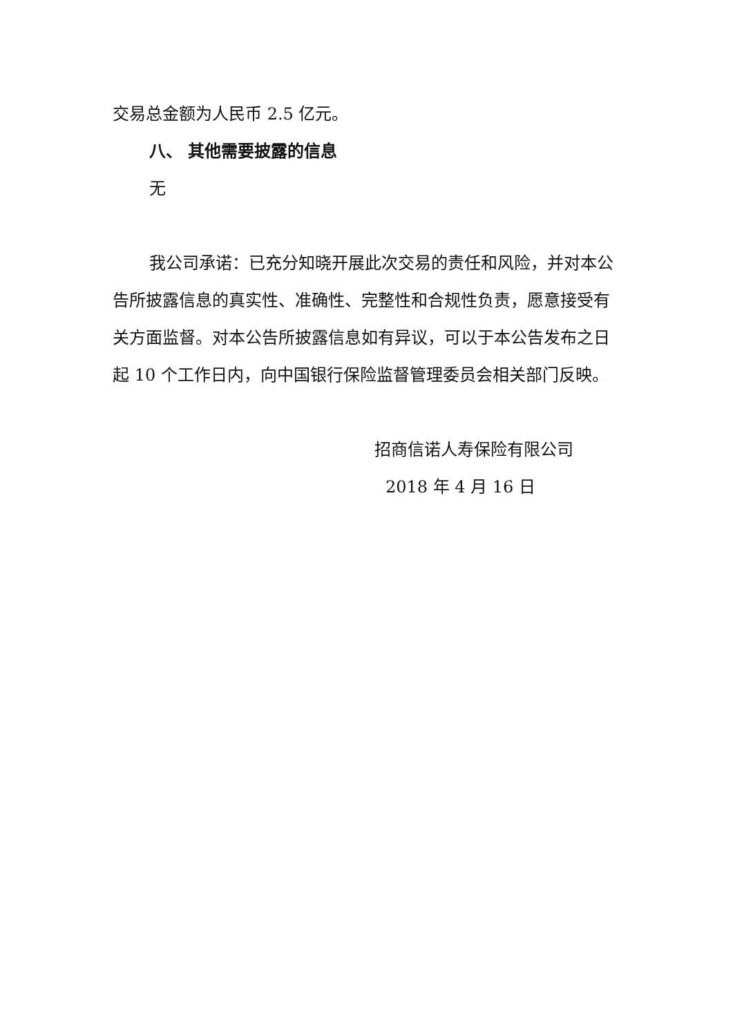交易总金额为人民币 2.5 亿元。
八、 其他需要披露的信息
无
我公司承诺：已充分知晓开展此次交易的责任和风险，并对本公告所披露信息的真实性、准确性、完整性和合规性负责，愿意接受有关方面监督。对本公告所披露信息如有异议，可以于本公告发布之日起 10 个工作日内，向中国银行保险监督管理委员会相关部门反映。
招商信诺人寿保险有限公司
2018 年 4 月 16 日